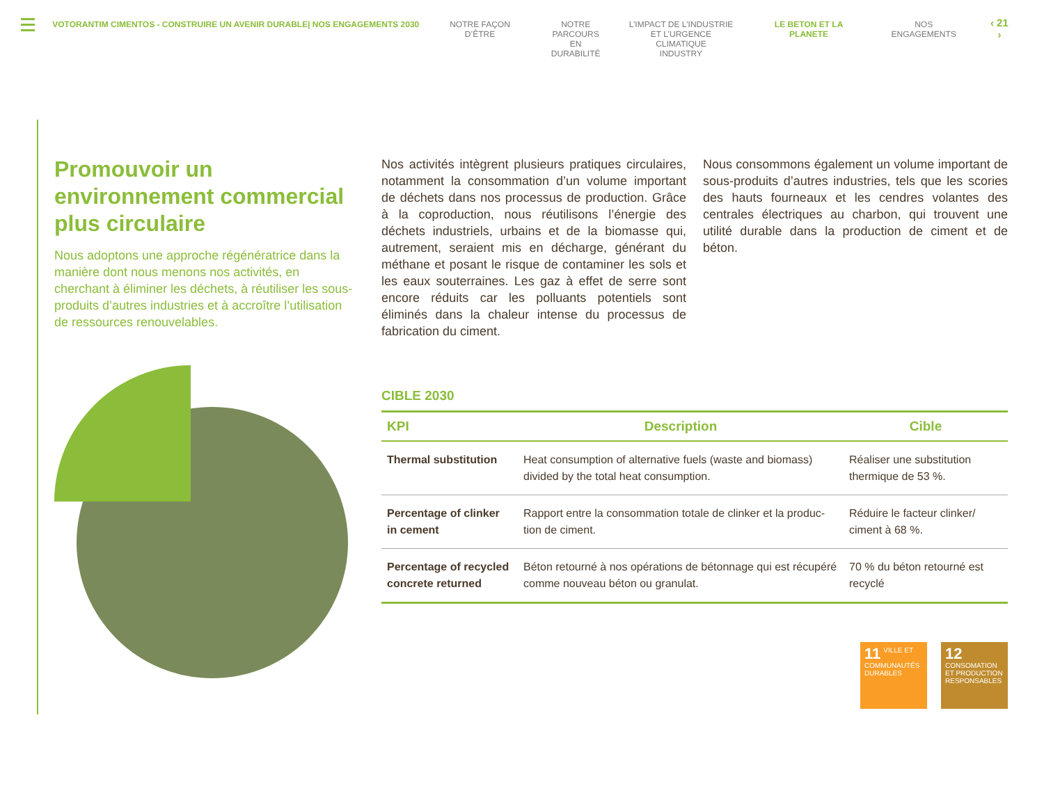VOTORANTIM CIMENTOS - CONSTRUIRE UN AVENIR DURABLE| NOS ENGAGEMENTS 2030 NOTRE FAÇON D’ÊTRE NOTRE
PARCOURS EN
DURABILITÉ
L’IMPACT DE L’INDUSTRIE
ET L’URGENCE CLIMATIQUE
INDUSTRY
LE BETON ET LA PLANETE NOS ENGAGEMENTS
‹ 21 ›
Promouvoir un environnement commercial plus circulaire
Nous adoptons une approche régénératrice dans la manière dont nous menons nos activités, en cherchant à éliminer les déchets, à réutiliser les sous-produits d’autres industries et à accroître l’utilisation de ressources renouvelables.
Nos activités intègrent plusieurs pratiques circulaires, notamment la consommation d’un volume important de déchets dans nos processus de production. Grâce à la coproduction, nous réutilisons l’énergie des déchets industriels, urbains et de la biomasse qui, autrement, seraient mis en décharge, générant du méthane et posant le risque de contaminer les sols et les eaux souterraines. Les gaz à effet de serre sont encore réduits car les polluants potentiels sont éliminés dans la chaleur intense du processus de fabrication du ciment.
Nous consommons également un volume important de sous-produits d’autres industries, tels que les scories des hauts fourneaux et les cendres volantes des centrales électriques au charbon, qui trouvent une utilité durable dans la production de ciment et de béton.
CIBLE 2030
| KPI | Description | Cible |
| --- | --- | --- |
| Thermal substitution | Heat consumption of alternative fuels (waste and biomass) divided by the total heat consumption. | Réaliser une substitution thermique de 53 %. |
| Percentage of clinker in cement | Rapport entre la consommation totale de clinker et la produc-tion de ciment. | Réduire le facteur clinker/ ciment à 68 %. |
| Percentage of recycled concrete returned | Béton retourné à nos opérations de bétonnage qui est récupéré comme nouveau béton ou granulat. | 70 % du béton retourné est recyclé |
11 VILLE ET COMMUNAUTÉS DURABLES
12 CONSOMATION ET PRODUCTION RESPONSABLES